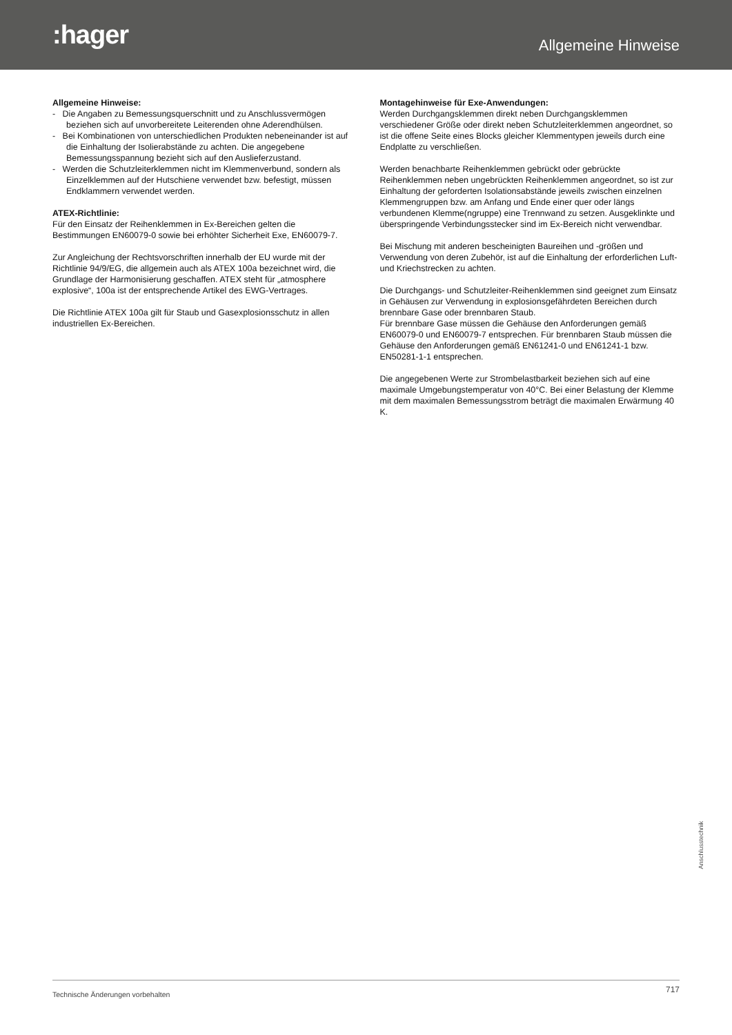:hager
Allgemeine Hinweise
Allgemeine Hinweise:
- Die Angaben zu Bemessungsquerschnitt und zu Anschluss­vermögen beziehen sich auf unvorbereitete Leiterenden ohne Aderendhülsen.
- Bei Kombinationen von unterschiedlichen Produkten nebenein­ander ist auf die Einhaltung der Isolierabstände zu achten. Die angegebene Bemessungsspannung bezieht sich auf den Auslieferzustand.
- Werden die Schutzleiterklemmen nicht im Klemmenverbund, sondern als Einzelklemmen auf der Hutschiene verwendet bzw. befestigt, müssen Endklammern verwendet werden.
ATEX-Richtlinie:
Für den Einsatz der Reihenklemmen in Ex-Bereichen gelten die Bestimmungen EN60079-0 sowie bei erhöhter Sicherheit Exe, EN60079-7.
Zur Angleichung der Rechtsvorschriften innerhalb der EU wurde mit der Richtlinie 94/9/EG, die allgemein auch als ATEX 100a bezeichnet wird, die Grundlage der Harmonisierung geschaffen. ATEX steht für „atmosphere explosive“, 100a ist der entsprechende Artikel des EWG-Vertrages.
Die Richtlinie ATEX 100a gilt für Staub und Gasexplosionsschutz in allen industriellen Ex-Bereichen.
Montagehinweise für Exe-Anwendungen:
Werden Durchgangsklemmen direkt neben Durchgangsklemmen verschiedener Größe oder direkt neben Schutzleiterklemmen ange­ordnet, so ist die offene Seite eines Blocks gleicher Klemmentypen jeweils durch eine Endplatte zu verschließen.
Werden benachbarte Reihenklemmen gebrückt oder gebrückte Reihenklemmen neben ungebrückten Reihenklemmen angeordnet, so ist zur Einhaltung der geforderten Isolationsabstände jeweils zwischen einzelnen Klemmengruppen bzw. am Anfang und Ende einer quer oder längs verbundenen Klemme(ngruppe) eine Trenn­wand zu setzen. Ausgeklinkte und überspringende Verbindungs­stecker sind im Ex-Bereich nicht verwendbar.
Bei Mischung mit anderen bescheinigten Baureihen und -größen und Verwendung von deren Zubehör, ist auf die Einhaltung der erforderlichen Luft- und Kriechstrecken zu achten.
Die Durchgangs- und Schutzleiter-Reihenklemmen sind geeignet zum Einsatz in Gehäusen zur Verwendung in explosionsgefährdeten Bereichen durch brennbare Gase oder brennbaren Staub.
Für brennbare Gase müssen die Gehäuse den Anforderungen gemäß EN60079-0 und EN60079-7 entsprechen. Für brennbaren Staub müssen die Gehäuse den Anforderungen gemäß EN61241-0 und EN61241-1 bzw. EN50281-1-1 entsprechen.
Die angegebenen Werte zur Strombelastbarkeit beziehen sich auf eine maximale Umgebungstemperatur von 40°C. Bei einer Belastung der Klemme mit dem maximalen Bemessungsstrom beträgt die maximalen Erwärmung 40 K.
Anschlusstechnik
Technische Änderungen vorbehalten 717